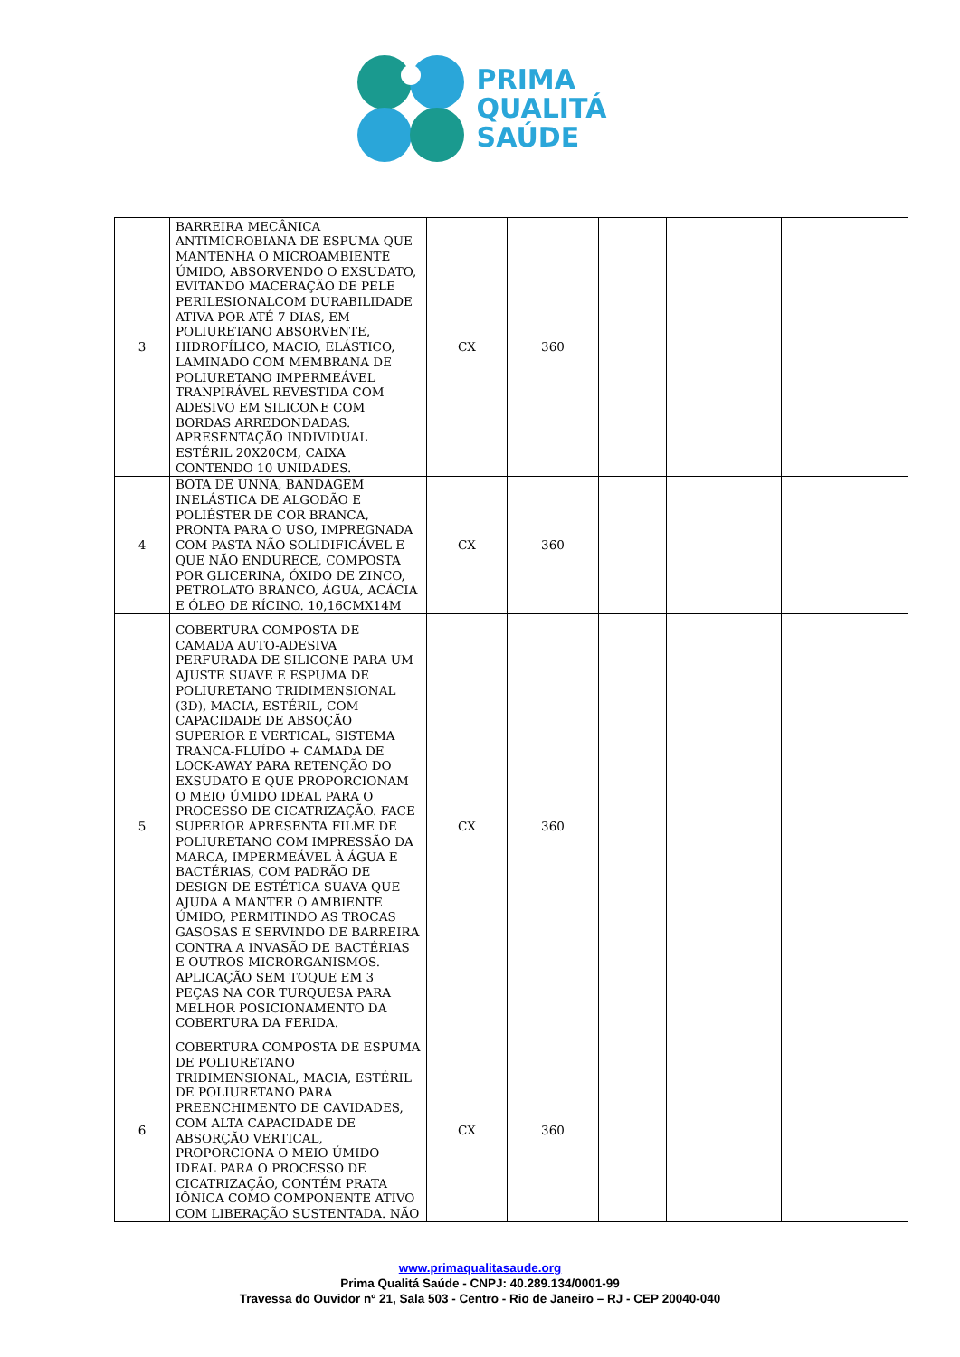PRIMA
QUALITÁ
SAÚDE
| 3 | BARREIRA MECÂNICA ANTIMICROBIANA DE ESPUMA QUE MANTENHA O MICROAMBIENTE ÚMIDO, ABSORVENDO O EXSUDATO, EVITANDO MACERAÇÃO DE PELE PERILESIONALCOM DURABILIDADE ATIVA POR ATÉ 7 DIAS, EM POLIURETANO ABSORVENTE, HIDROFÍLICO, MACIO, ELÁSTICO, LAMINADO COM MEMBRANA DE POLIURETANO IMPERMEÁVEL TRANPIRÁVEL REVESTIDA COM ADESIVO EM SILICONE COM BORDAS ARREDONDADAS. APRESENTAÇÃO INDIVIDUAL ESTÉRIL 20X20CM, CAIXA CONTENDO 10 UNIDADES. | CX | 360 | | | |
| 4 | BOTA DE UNNA, BANDAGEM INELÁSTICA DE ALGODÃO E POLIÉSTER DE COR BRANCA, PRONTA PARA O USO, IMPREGNADA COM PASTA NÃO SOLIDIFICÁVEL E QUE NÃO ENDURECE, COMPOSTA POR GLICERINA, ÓXIDO DE ZINCO, PETROLATO BRANCO, ÁGUA, ACÁCIA E ÓLEO DE RÍCINO. 10,16CMX14M | CX | 360 | | | |
| 5 | COBERTURA COMPOSTA DE CAMADA AUTO-ADESIVA PERFURADA DE SILICONE PARA UM AJUSTE SUAVE E ESPUMA DE POLIURETANO TRIDIMENSIONAL (3D), MACIA, ESTÉRIL, COM CAPACIDADE DE ABSOÇÃO SUPERIOR E VERTICAL, SISTEMA TRANCA-FLUÍDO + CAMADA DE LOCK-AWAY PARA RETENÇÃO DO EXSUDATO E QUE PROPORCIONAM O MEIO ÚMIDO IDEAL PARA O PROCESSO DE CICATRIZAÇÃO. FACE SUPERIOR APRESENTA FILME DE POLIURETANO COM IMPRESSÃO DA MARCA, IMPERMEÁVEL À ÁGUA E BACTÉRIAS, COM PADRÃO DE DESIGN DE ESTÉTICA SUAVA QUE AJUDA A MANTER O AMBIENTE ÚMIDO, PERMITINDO AS TROCAS GASOSAS E SERVINDO DE BARREIRA CONTRA A INVASÃO DE BACTÉRIAS E OUTROS MICRORGANISMOS. APLICAÇÃO SEM TOQUE EM 3 PEÇAS NA COR TURQUESA PARA MELHOR POSICIONAMENTO DA COBERTURA DA FERIDA. | CX | 360 | | | |
| 6 | COBERTURA COMPOSTA DE ESPUMA DE POLIURETANO TRIDIMENSIONAL, MACIA, ESTÉRIL DE POLIURETANO PARA PREENCHIMENTO DE CAVIDADES, COM ALTA CAPACIDADE DE ABSORÇÃO VERTICAL, PROPORCIONA O MEIO ÚMIDO IDEAL PARA O PROCESSO DE CICATRIZAÇÃO, CONTÉM PRATA IÔNICA COMO COMPONENTE ATIVO COM LIBERAÇÃO SUSTENTADA. NÃO | CX | 360 | | | |
www.primaqualitasaude.org
Prima Qualitá Saúde - CNPJ: 40.289.134/0001-99
Travessa do Ouvidor nº 21, Sala 503 - Centro - Rio de Janeiro – RJ - CEP 20040-040